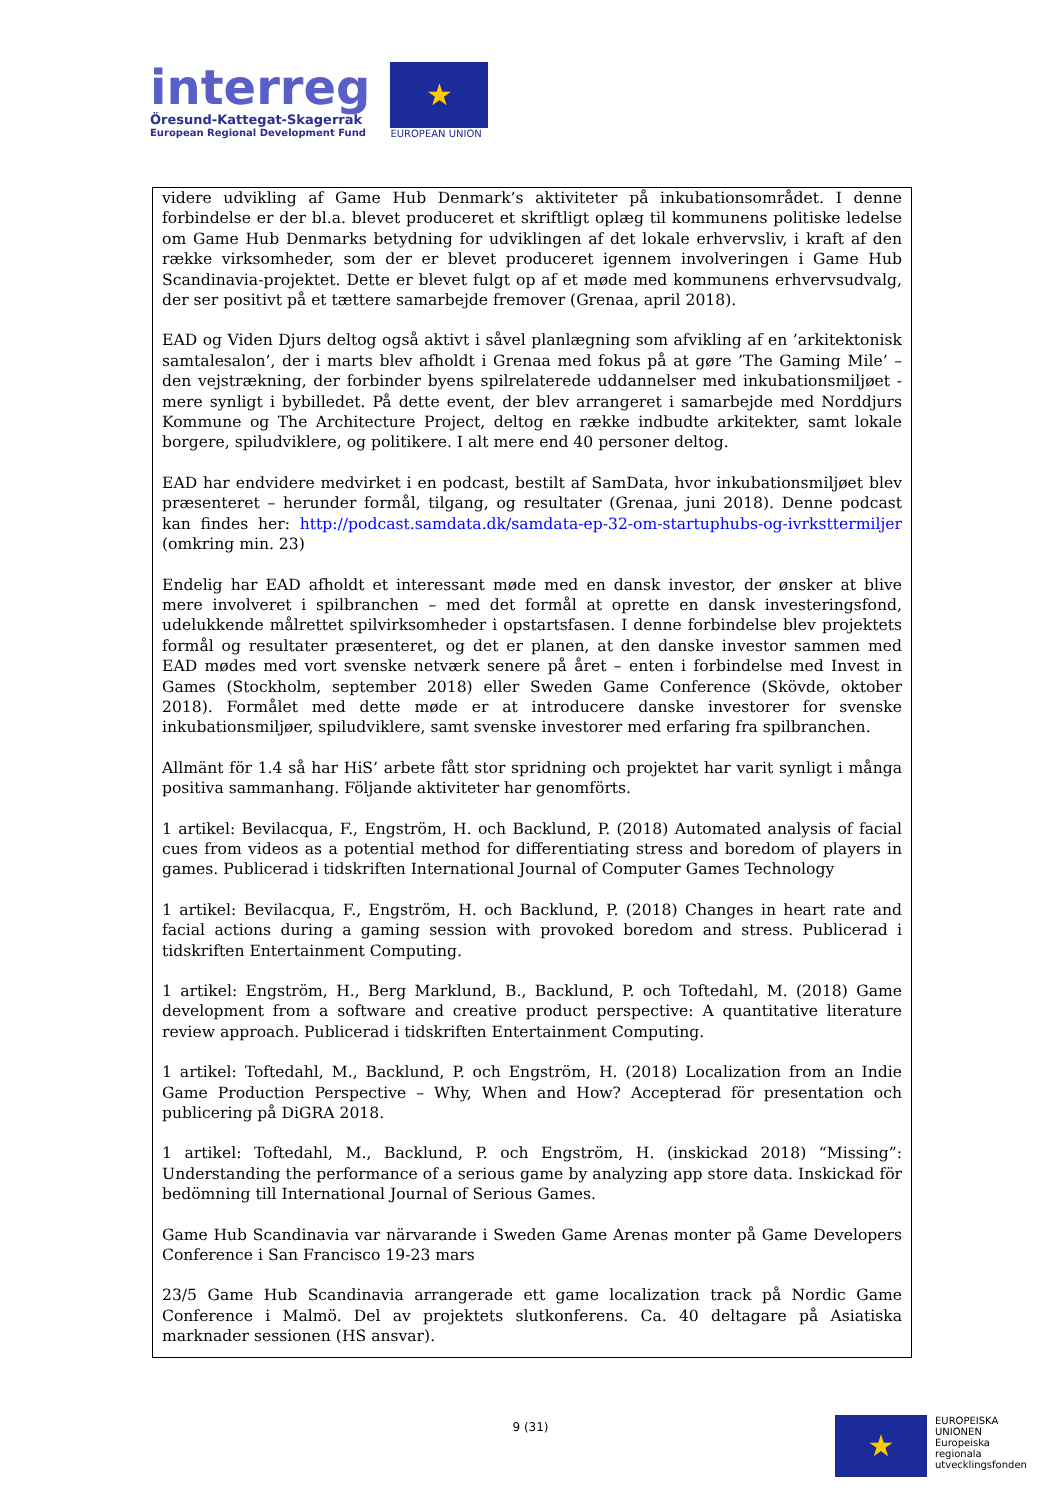interreg
Öresund-Kattegat-Skagerrak
European Regional Development Fund
★
EUROPEAN UNION
videre udvikling af Game Hub Denmark’s aktiviteter på inkubationsområdet. I denne forbindelse er der bl.a. blevet produceret et skriftligt oplæg til kommunens politiske ledelse om Game Hub Denmarks betydning for udviklingen af det lokale erhvervsliv, i kraft af den række virksomheder, som der er blevet produceret igennem involveringen i Game Hub Scandinavia-projektet. Dette er blevet fulgt op af et møde med kommunens erhvervsudvalg, der ser positivt på et tættere samarbejde fremover (Grenaa, april 2018).
EAD og Viden Djurs deltog også aktivt i såvel planlægning som afvikling af en ’arkitektonisk samtalesalon’, der i marts blev afholdt i Grenaa med fokus på at gøre ’The Gaming Mile’ – den vejstrækning, der forbinder byens spilrelaterede uddannelser med inkubationsmiljøet - mere synligt i bybilledet. På dette event, der blev arrangeret i samarbejde med Norddjurs Kommune og The Architecture Project, deltog en række indbudte arkitekter, samt lokale borgere, spiludviklere, og politikere. I alt mere end 40 personer deltog.
EAD har endvidere medvirket i en podcast, bestilt af SamData, hvor inkubationsmiljøet blev præsenteret – herunder formål, tilgang, og resultater (Grenaa, juni 2018). Denne podcast kan findes her: http://podcast.samdata.dk/samdata-ep-32-om-startuphubs-og-ivrksttermiljer (omkring min. 23)
Endelig har EAD afholdt et interessant møde med en dansk investor, der ønsker at blive mere involveret i spilbranchen – med det formål at oprette en dansk investeringsfond, udelukkende målrettet spilvirksomheder i opstartsfasen. I denne forbindelse blev projektets formål og resultater præsenteret, og det er planen, at den danske investor sammen med EAD mødes med vort svenske netværk senere på året – enten i forbindelse med Invest in Games (Stockholm, september 2018) eller Sweden Game Conference (Skövde, oktober 2018). Formålet med dette møde er at introducere danske investorer for svenske inkubationsmiljøer, spiludviklere, samt svenske investorer med erfaring fra spilbranchen.
Allmänt för 1.4 så har HiS’ arbete fått stor spridning och projektet har varit synligt i många positiva sammanhang. Följande aktiviteter har genomförts.
1 artikel: Bevilacqua, F., Engström, H. och Backlund, P. (2018) Automated analysis of facial cues from videos as a potential method for differentiating stress and boredom of players in games. Publicerad i tidskriften International Journal of Computer Games Technology
1 artikel: Bevilacqua, F., Engström, H. och Backlund, P. (2018) Changes in heart rate and facial actions during a gaming session with provoked boredom and stress. Publicerad i tidskriften Entertainment Computing.
1 artikel: Engström, H., Berg Marklund, B., Backlund, P. och Toftedahl, M. (2018) Game development from a software and creative product perspective: A quantitative literature review approach. Publicerad i tidskriften Entertainment Computing.
1 artikel: Toftedahl, M., Backlund, P. och Engström, H. (2018) Localization from an Indie Game Production Perspective – Why, When and How? Accepterad för presentation och publicering på DiGRA 2018.
1 artikel: Toftedahl, M., Backlund, P. och Engström, H. (inskickad 2018) “Missing”: Understanding the performance of a serious game by analyzing app store data. Inskickad för bedömning till International Journal of Serious Games.
Game Hub Scandinavia var närvarande i Sweden Game Arenas monter på Game Developers Conference i San Francisco 19-23 mars
23/5 Game Hub Scandinavia arrangerade ett game localization track på Nordic Game Conference i Malmö. Del av projektets slutkonferens. Ca. 40 deltagare på Asiatiska marknader sessionen (HS ansvar).
9 (31)
★
EUROPEISKA
UNIONEN
Europeiska
regionala
utvecklingsfonden